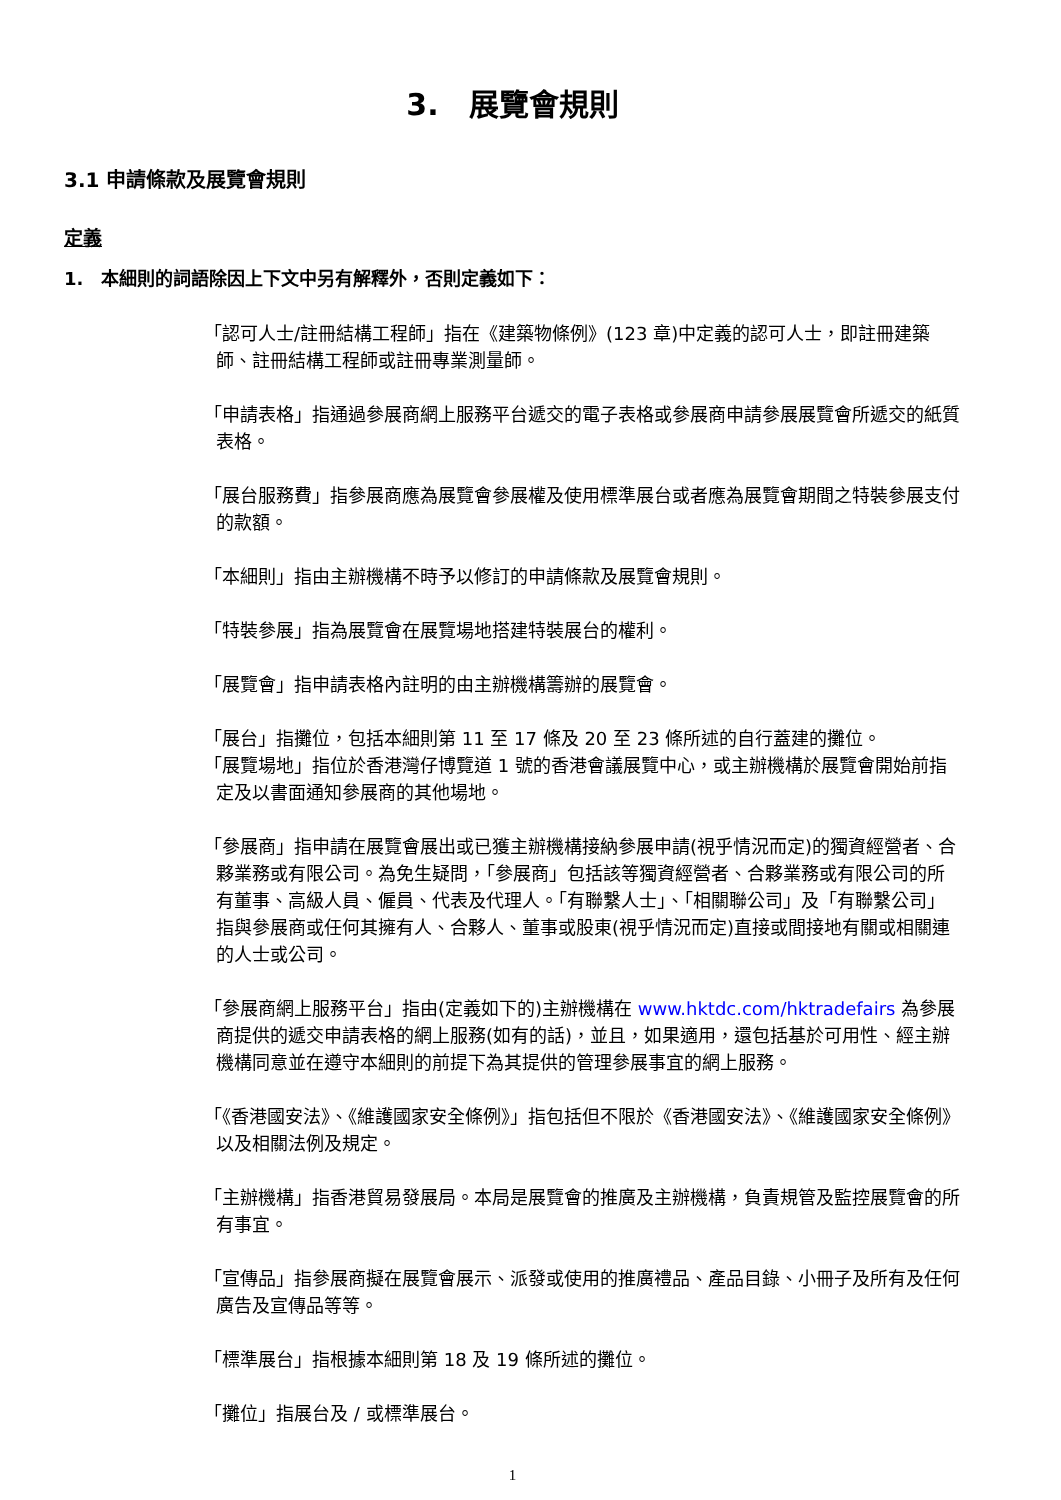3.　展覽會規則
3.1 申請條款及展覽會規則
定義
1.　本細則的詞語除因上下文中另有解釋外，否則定義如下：
「認可人士/註冊結構工程師」指在《建築物條例》(123 章)中定義的認可人士，即註冊建築師、註冊結構工程師或註冊專業測量師。
「申請表格」指通過參展商網上服務平台遞交的電子表格或參展商申請參展展覽會所遞交的紙質表格。
「展台服務費」指參展商應為展覽會參展權及使用標準展台或者應為展覽會期間之特裝參展支付的款額。
「本細則」指由主辦機構不時予以修訂的申請條款及展覽會規則。
「特裝參展」指為展覽會在展覽場地搭建特裝展台的權利。
「展覽會」指申請表格內註明的由主辦機構籌辦的展覽會。
「展台」指攤位，包括本細則第 11 至 17 條及 20 至 23 條所述的自行蓋建的攤位。
「展覽場地」指位於香港灣仔博覽道 1 號的香港會議展覽中心，或主辦機構於展覽會開始前指定及以書面通知參展商的其他場地。
「參展商」指申請在展覽會展出或已獲主辦機構接納參展申請(視乎情況而定)的獨資經營者、合夥業務或有限公司。為免生疑問，「參展商」包括該等獨資經營者、合夥業務或有限公司的所有董事、高級人員、僱員、代表及代理人。「有聯繫人士」、「相關聯公司」及「有聯繫公司」指與參展商或任何其擁有人、合夥人、董事或股東(視乎情況而定)直接或間接地有關或相關連的人士或公司。
「參展商網上服務平台」指由(定義如下的)主辦機構在 www.hktdc.com/hktradefairs 為參展商提供的遞交申請表格的網上服務(如有的話)，並且，如果適用，還包括基於可用性、經主辦機構同意並在遵守本細則的前提下為其提供的管理參展事宜的網上服務。
「《香港國安法》、《維護國家安全條例》」指包括但不限於《香港國安法》、《維護國家安全條例》以及相關法例及規定。
「主辦機構」指香港貿易發展局。本局是展覽會的推廣及主辦機構，負責規管及監控展覽會的所有事宜。
「宣傳品」指參展商擬在展覽會展示、派發或使用的推廣禮品、產品目錄、小冊子及所有及任何廣告及宣傳品等等。
「標準展台」指根據本細則第 18 及 19 條所述的攤位。
「攤位」指展台及 / 或標準展台。
1